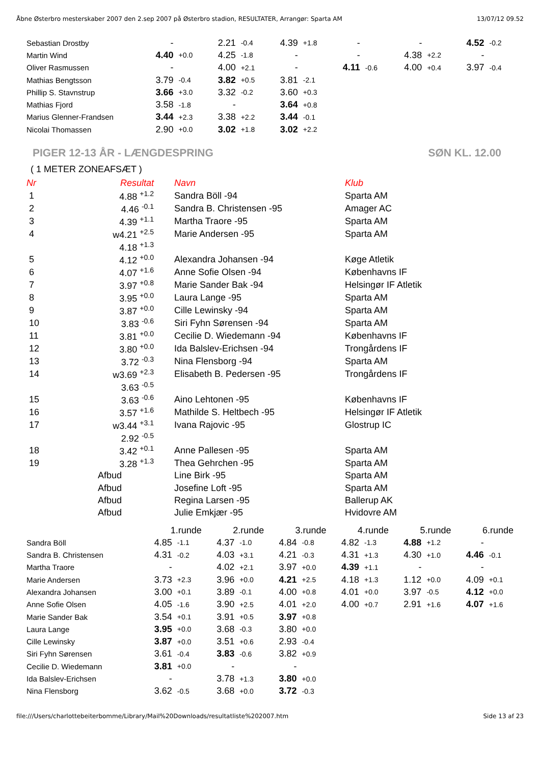Åbne Østerbro mesterskaber 2007 den 2.sep 2007 på Østerbro stadion, RESULTATER, Arrangør: Sparta AM 13/07/12 09.52
| Sebastian Drostby | - | | 2.21 | -0.4 | 4.39 | +1.8 | - | | - | | 4.52 | -0.2 |
| Martin Wind | 4.40 | +0.0 | 4.25 | -1.8 | - | | - | | 4.38 | +2.2 | - | |
| Oliver Rasmussen | - | | 4.00 | +2.1 | - | | 4.11 | -0.6 | 4.00 | +0.4 | 3.97 | -0.4 |
| Mathias Bengtsson | 3.79 | -0.4 | 3.82 | +0.5 | 3.81 | -2.1 | | | | | | |
| Phillip S. Stavnstrup | 3.66 | +3.0 | 3.32 | -0.2 | 3.60 | +0.3 | | | | | | |
| Mathias Fjord | 3.58 | -1.8 | - | | 3.64 | +0.8 | | | | | | |
| Marius Glenner-Frandsen | 3.44 | +2.3 | 3.38 | +2.2 | 3.44 | -0.1 | | | | | | |
| Nicolai Thomassen | 2.90 | +0.0 | 3.02 | +1.8 | 3.02 | +2.2 | | | | | | |
PIGER 12-13 ÅR - LÆNGDESPRING SØN KL. 12.00
( 1 METER ZONEAFSÆT )
| Nr | Resultat | | Navn | Klub |
| --- | --- | --- | --- | --- |
| 1 | 4.88 <sup>+1.2</sup> | | Sandra Böll -94 | Sparta AM |
| 2 | 4.46 <sup>-0.1</sup> | | Sandra B. Christensen -95 | Amager AC |
| 3 | 4.39 <sup>+1.1</sup> | | Martha Traore -95 | Sparta AM |
| 4 | w4.21 <sup>+2.5</sup> | | Marie Andersen -95 | Sparta AM |
| | 4.18 <sup>+1.3</sup> | | | |
| 5 | 4.12 <sup>+0.0</sup> | | Alexandra Johansen -94 | Køge Atletik |
| 6 | 4.07 <sup>+1.6</sup> | | Anne Sofie Olsen -94 | Københavns IF |
| 7 | 3.97 <sup>+0.8</sup> | | Marie Sander Bak -94 | Helsingør IF Atletik |
| 8 | 3.95 <sup>+0.0</sup> | | Laura Lange -95 | Sparta AM |
| 9 | 3.87 <sup>+0.0</sup> | | Cille Lewinsky -94 | Sparta AM |
| 10 | 3.83 <sup>-0.6</sup> | | Siri Fyhn Sørensen -94 | Sparta AM |
| 11 | 3.81 <sup>+0.0</sup> | | Cecilie D. Wiedemann -94 | Københavns IF |
| 12 | 3.80 <sup>+0.0</sup> | | Ida Balslev-Erichsen -94 | Trongårdens IF |
| 13 | 3.72 <sup>-0.3</sup> | | Nina Flensborg -94 | Sparta AM |
| 14 | w3.69 <sup>+2.3</sup> | | Elisabeth B. Pedersen -95 | Trongårdens IF |
| | 3.63 <sup>-0.5</sup> | | | |
| 15 | 3.63 <sup>-0.6</sup> | | Aino Lehtonen -95 | Københavns IF |
| 16 | 3.57 <sup>+1.6</sup> | | Mathilde S. Heltbech -95 | Helsingør IF Atletik |
| 17 | w3.44 <sup>+3.1</sup> | | Ivana Rajovic -95 | Glostrup IC |
| | 2.92 <sup>-0.5</sup> | | | |
| 18 | 3.42 <sup>+0.1</sup> | | Anne Pallesen -95 | Sparta AM |
| 19 | 3.28 <sup>+1.3</sup> | | Thea Gehrchen -95 | Sparta AM |
| | Afbud | | Line Birk -95 | Sparta AM |
| | Afbud | | Josefine Loft -95 | Sparta AM |
| | Afbud | | Regina Larsen -95 | Ballerup AK |
| | Afbud | | Julie Emkjær -95 | Hvidovre AM |
| | 1.runde | | 2.runde | | 3.runde | | 4.runde | | 5.runde | | 6.runde | |
| Sandra Böll | 4.85 | -1.1 | 4.37 | -1.0 | 4.84 | -0.8 | 4.82 | -1.3 | 4.88 | +1.2 | - | |
| Sandra B. Christensen | 4.31 | -0.2 | 4.03 | +3.1 | 4.21 | -0.3 | 4.31 | +1.3 | 4.30 | +1.0 | 4.46 | -0.1 |
| Martha Traore | - | | 4.02 | +2.1 | 3.97 | +0.0 | 4.39 | +1.1 | - | | - | |
| Marie Andersen | 3.73 | +2.3 | 3.96 | +0.0 | 4.21 | +2.5 | 4.18 | +1.3 | 1.12 | +0.0 | 4.09 | +0.1 |
| Alexandra Johansen | 3.00 | +0.1 | 3.89 | -0.1 | 4.00 | +0.8 | 4.01 | +0.0 | 3.97 | -0.5 | 4.12 | +0.0 |
| Anne Sofie Olsen | 4.05 | -1.6 | 3.90 | +2.5 | 4.01 | +2.0 | 4.00 | +0.7 | 2.91 | +1.6 | 4.07 | +1.6 |
| Marie Sander Bak | 3.54 | +0.1 | 3.91 | +0.5 | 3.97 | +0.8 | | | | | | |
| Laura Lange | 3.95 | +0.0 | 3.68 | -0.3 | 3.80 | +0.0 | | | | | | |
| Cille Lewinsky | 3.87 | +0.0 | 3.51 | +0.6 | 2.93 | -0.4 | | | | | | |
| Siri Fyhn Sørensen | 3.61 | -0.4 | 3.83 | -0.6 | 3.82 | +0.9 | | | | | | |
| Cecilie D. Wiedemann | 3.81 | +0.0 | - | | - | | | | | | | |
| Ida Balslev-Erichsen | - | | 3.78 | +1.3 | 3.80 | +0.0 | | | | | | |
| Nina Flensborg | 3.62 | -0.5 | 3.68 | +0.0 | 3.72 | -0.3 | | | | | | |
file:///Users/charlottebeiterbomme/Library/Mail%20Downloads/resultatliste%202007.htm Side 13 af 23